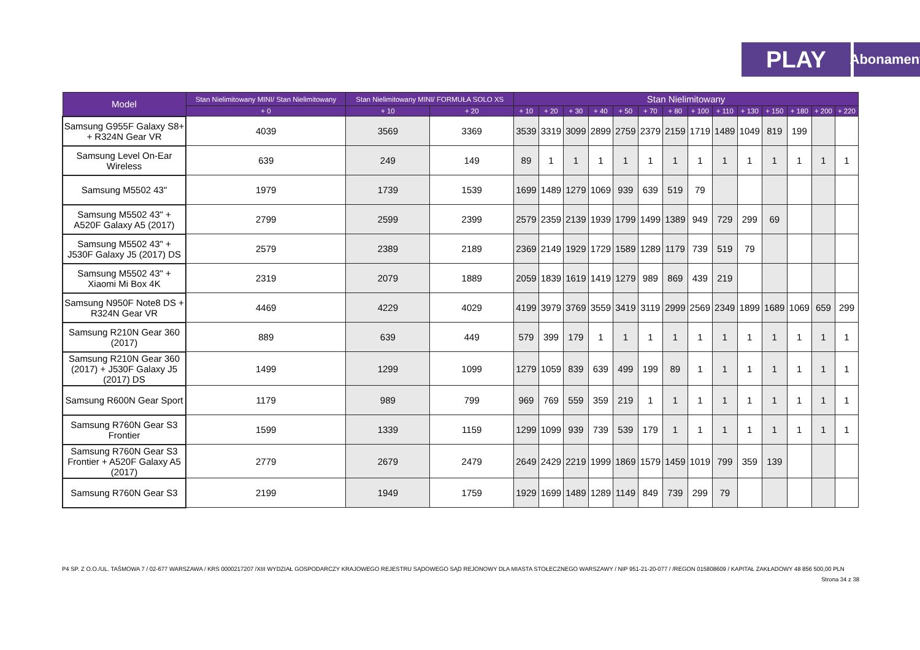PLAY
Abonament
| Model | Stan Nielimitowany MINI/ Stan Nielimitowany | Stan Nielimitowany MINI/ FORMUŁA SOLO XS | | Stan Nielimitowany | | | | | | | | | | | | | |
| --- | --- | --- | --- | --- | --- | --- | --- | --- | --- | --- | --- | --- | --- | --- | --- | --- | --- |
| | + 0 | + 10 | + 20 | + 10 | + 20 | + 30 | + 40 | + 50 | + 70 | + 80 | + 100 | + 110 | + 130 | + 150 | + 180 | + 200 | + 220 |
| Samsung G955F Galaxy S8+ + R324N Gear VR | 4039 | 3569 | 3369 | 3539 | 3319 | 3099 | 2899 | 2759 | 2379 | 2159 | 1719 | 1489 | 1049 | 819 | 199 | | |
| Samsung Level On-Ear Wireless | 639 | 249 | 149 | 89 | 1 | 1 | 1 | 1 | 1 | 1 | 1 | 1 | 1 | 1 | 1 | 1 | 1 |
| Samsung M5502 43" | 1979 | 1739 | 1539 | 1699 | 1489 | 1279 | 1069 | 939 | 639 | 519 | 79 | | | | | | |
| Samsung M5502 43" + A520F Galaxy A5 (2017) | 2799 | 2599 | 2399 | 2579 | 2359 | 2139 | 1939 | 1799 | 1499 | 1389 | 949 | 729 | 299 | 69 | | | |
| Samsung M5502 43" + J530F Galaxy J5 (2017) DS | 2579 | 2389 | 2189 | 2369 | 2149 | 1929 | 1729 | 1589 | 1289 | 1179 | 739 | 519 | 79 | | | | |
| Samsung M5502 43" + Xiaomi Mi Box 4K | 2319 | 2079 | 1889 | 2059 | 1839 | 1619 | 1419 | 1279 | 989 | 869 | 439 | 219 | | | | | |
| Samsung N950F Note8 DS + R324N Gear VR | 4469 | 4229 | 4029 | 4199 | 3979 | 3769 | 3559 | 3419 | 3119 | 2999 | 2569 | 2349 | 1899 | 1689 | 1069 | 659 | 299 |
| Samsung R210N Gear 360 (2017) | 889 | 639 | 449 | 579 | 399 | 179 | 1 | 1 | 1 | 1 | 1 | 1 | 1 | 1 | 1 | 1 | 1 |
| Samsung R210N Gear 360 (2017) + J530F Galaxy J5 (2017) DS | 1499 | 1299 | 1099 | 1279 | 1059 | 839 | 639 | 499 | 199 | 89 | 1 | 1 | 1 | 1 | 1 | 1 | 1 |
| Samsung R600N Gear Sport | 1179 | 989 | 799 | 969 | 769 | 559 | 359 | 219 | 1 | 1 | 1 | 1 | 1 | 1 | 1 | 1 | 1 |
| Samsung R760N Gear S3 Frontier | 1599 | 1339 | 1159 | 1299 | 1099 | 939 | 739 | 539 | 179 | 1 | 1 | 1 | 1 | 1 | 1 | 1 | 1 |
| Samsung R760N Gear S3 Frontier + A520F Galaxy A5 (2017) | 2779 | 2679 | 2479 | 2649 | 2429 | 2219 | 1999 | 1869 | 1579 | 1459 | 1019 | 799 | 359 | 139 | | | |
| Samsung R760N Gear S3 | 2199 | 1949 | 1759 | 1929 | 1699 | 1489 | 1289 | 1149 | 849 | 739 | 299 | 79 | | | | | |
P4 SP. Z O.O./UL. TAŚMOWA 7 / 02-677 WARSZAWA / KRS 0000217207 /XIII WYDZIAŁ GOSPODARCZY KRAJOWEGO REJESTRU SĄDOWEGO SĄD REJONOWY DLA MIASTA STOŁECZNEGO WARSZAWY / NIP 951-21-20-077 / /REGON 015808609 / KAPITAŁ ZAKŁADOWY 48 856 500,00 PLN
Strona 34 z 38